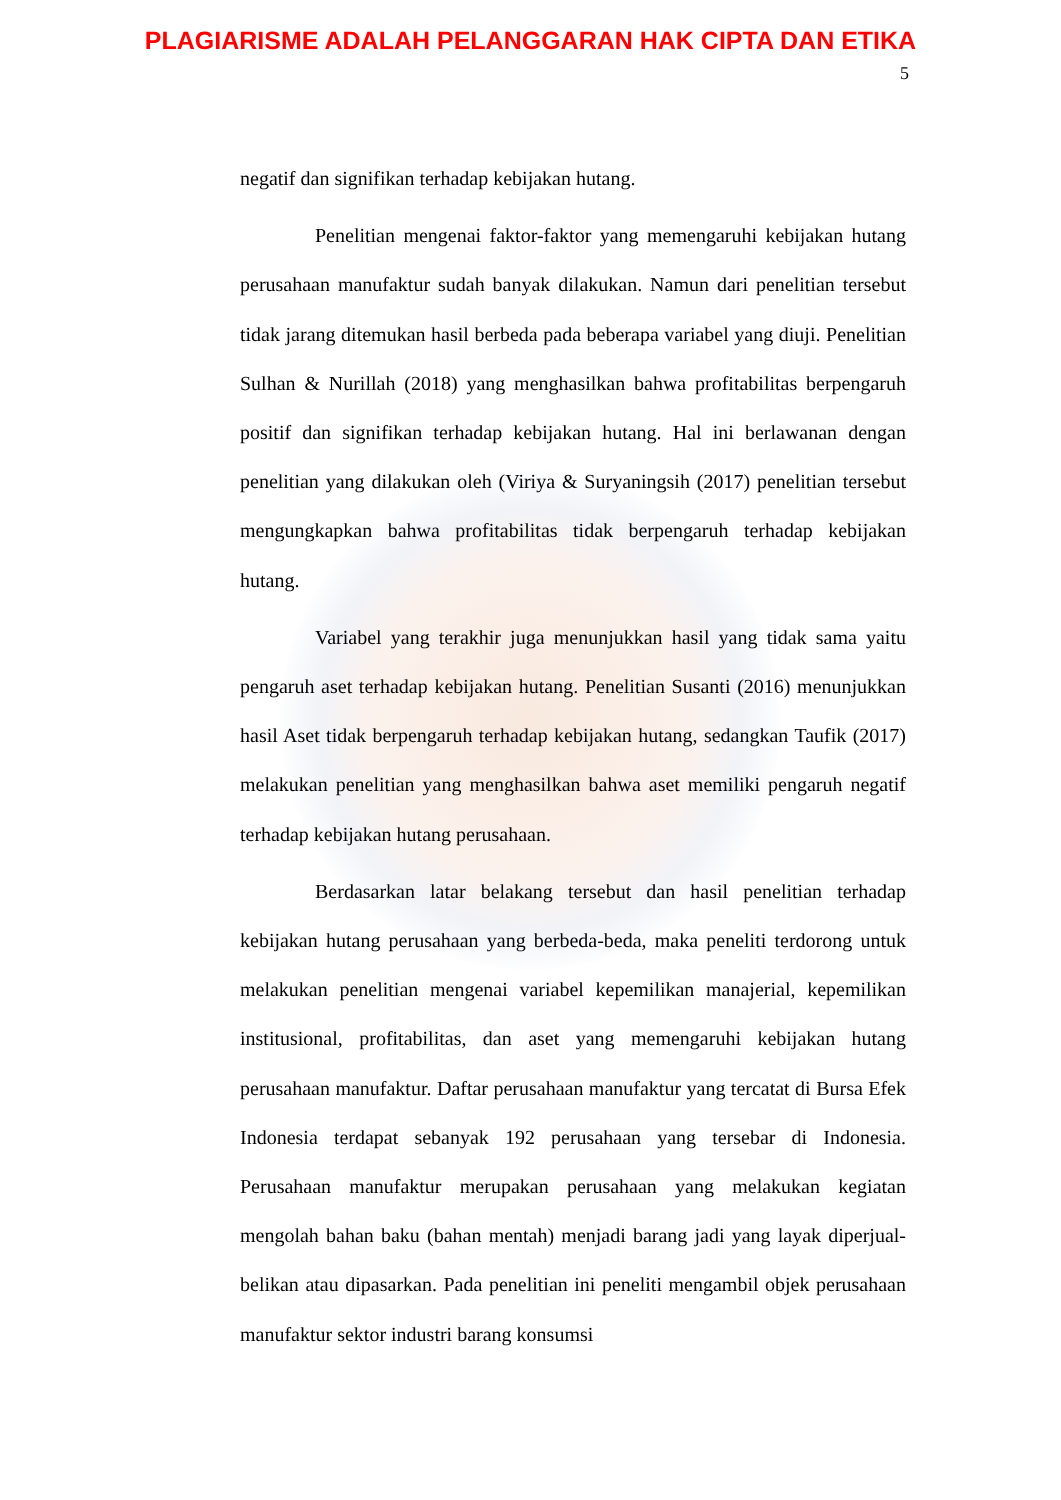PLAGIARISME ADALAH PELANGGARAN HAK CIPTA DAN ETIKA
5
negatif dan signifikan terhadap kebijakan hutang.
Penelitian mengenai faktor-faktor yang memengaruhi kebijakan hutang perusahaan manufaktur sudah banyak dilakukan. Namun dari penelitian tersebut tidak jarang ditemukan hasil berbeda pada beberapa variabel yang diuji. Penelitian Sulhan & Nurillah (2018) yang menghasilkan bahwa profitabilitas berpengaruh positif dan signifikan terhadap kebijakan hutang. Hal ini berlawanan dengan penelitian yang dilakukan oleh (Viriya & Suryaningsih (2017) penelitian tersebut mengungkapkan bahwa profitabilitas tidak berpengaruh terhadap kebijakan hutang.
Variabel yang terakhir juga menunjukkan hasil yang tidak sama yaitu pengaruh aset terhadap kebijakan hutang. Penelitian Susanti (2016) menunjukkan hasil Aset tidak berpengaruh terhadap kebijakan hutang, sedangkan Taufik (2017) melakukan penelitian yang menghasilkan bahwa aset memiliki pengaruh negatif terhadap kebijakan hutang perusahaan.
Berdasarkan latar belakang tersebut dan hasil penelitian terhadap kebijakan hutang perusahaan yang berbeda-beda, maka peneliti terdorong untuk melakukan penelitian mengenai variabel kepemilikan manajerial, kepemilikan institusional, profitabilitas, dan aset yang memengaruhi kebijakan hutang perusahaan manufaktur. Daftar perusahaan manufaktur yang tercatat di Bursa Efek Indonesia terdapat sebanyak 192 perusahaan yang tersebar di Indonesia. Perusahaan manufaktur merupakan perusahaan yang melakukan kegiatan mengolah bahan baku (bahan mentah) menjadi barang jadi yang layak diperjual-belikan atau dipasarkan. Pada penelitian ini peneliti mengambil objek perusahaan manufaktur sektor industri barang konsumsi